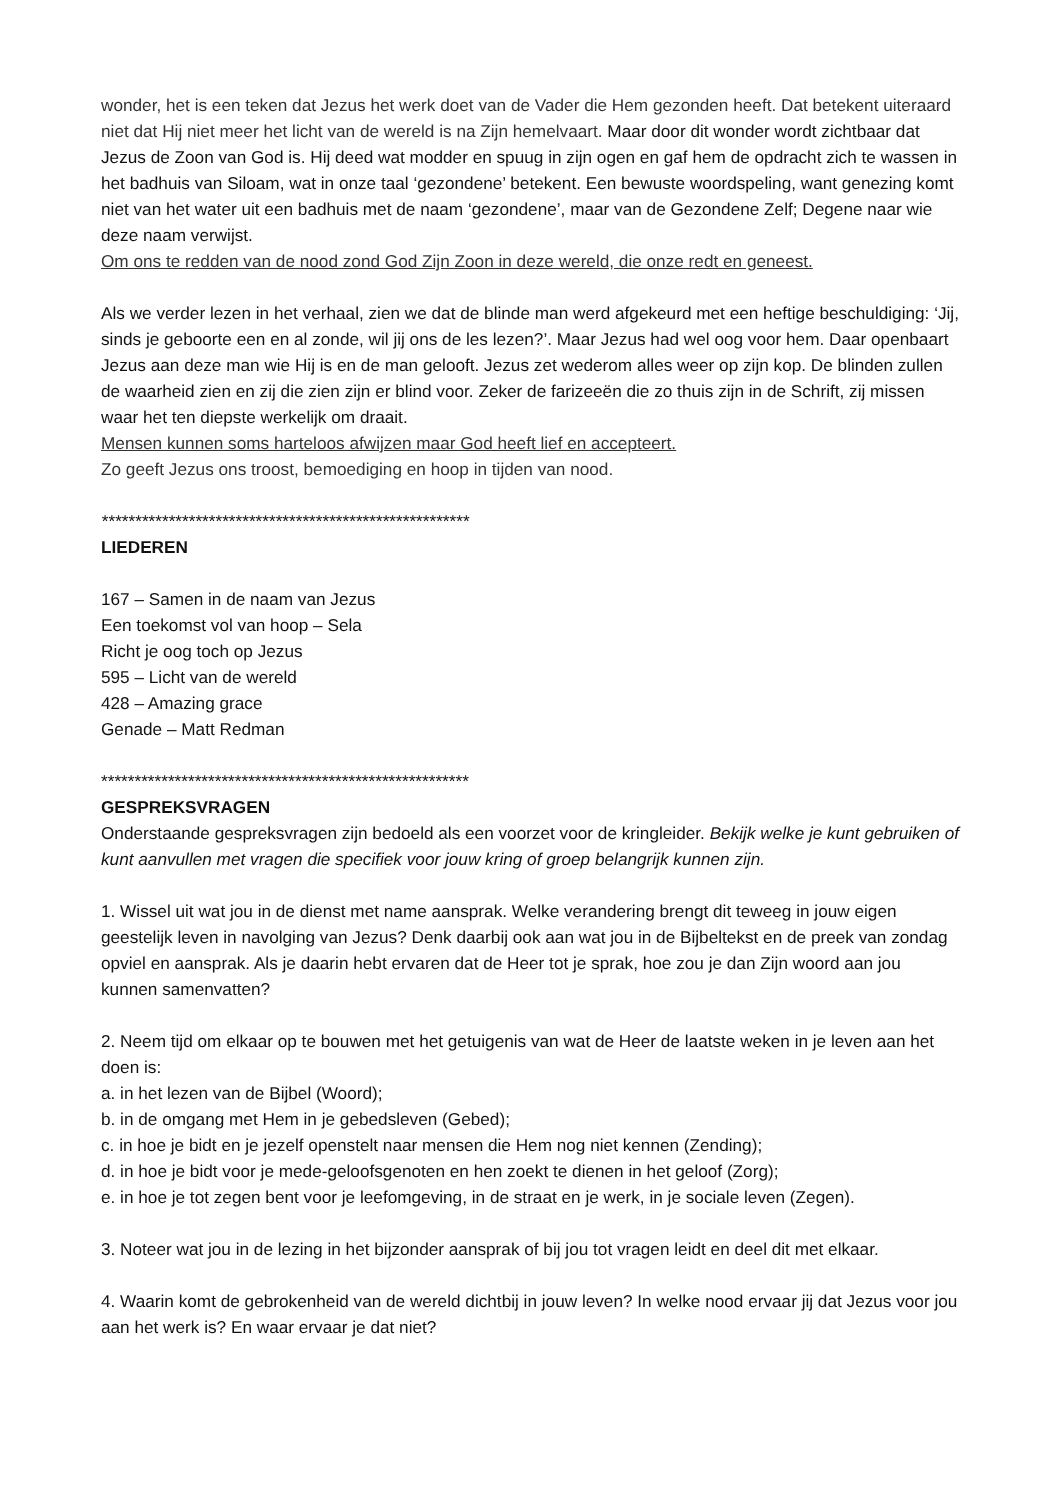wonder, het is een teken dat Jezus het werk doet van de Vader die Hem gezonden heeft. Dat betekent uiteraard niet dat Hij niet meer het licht van de wereld is na Zijn hemelvaart. Maar door dit wonder wordt zichtbaar dat Jezus de Zoon van God is. Hij deed wat modder en spuug in zijn ogen en gaf hem de opdracht zich te wassen in het badhuis van Siloam, wat in onze taal ‘gezondene’ betekent. Een bewuste woordspeling, want genezing komt niet van het water uit een badhuis met de naam ‘gezondene’, maar van de Gezondene Zelf; Degene naar wie deze naam verwijst.
Om ons te redden van de nood zond God Zijn Zoon in deze wereld, die onze redt en geneest.
Als we verder lezen in het verhaal, zien we dat de blinde man werd afgekeurd met een heftige beschuldiging: ‘Jij, sinds je geboorte een en al zonde, wil jij ons de les lezen?’. Maar Jezus had wel oog voor hem. Daar openbaart Jezus aan deze man wie Hij is en de man gelooft. Jezus zet wederom alles weer op zijn kop. De blinden zullen de waarheid zien en zij die zien zijn er blind voor. Zeker de farizeeën die zo thuis zijn in de Schrift, zij missen waar het ten diepste werkelijk om draait.
Mensen kunnen soms harteloos afwijzen maar God heeft lief en accepteert.
Zo geeft Jezus ons troost, bemoediging en hoop in tijden van nood.
*******************************************************
LIEDEREN
167 – Samen in de naam van Jezus
Een toekomst vol van hoop – Sela
Richt je oog toch op Jezus
595 – Licht van de wereld
428 – Amazing grace
Genade – Matt Redman
*******************************************************
GESPREKSVRAGEN
Onderstaande gespreksvragen zijn bedoeld als een voorzet voor de kringleider. Bekijk welke je kunt gebruiken of kunt aanvullen met vragen die specifiek voor jouw kring of groep belangrijk kunnen zijn.
1. Wissel uit wat jou in de dienst met name aansprak. Welke verandering brengt dit teweeg in jouw eigen geestelijk leven in navolging van Jezus? Denk daarbij ook aan wat jou in de Bijbeltekst en de preek van zondag opviel en aansprak. Als je daarin hebt ervaren dat de Heer tot je sprak, hoe zou je dan Zijn woord aan jou kunnen samenvatten?
2. Neem tijd om elkaar op te bouwen met het getuigenis van wat de Heer de laatste weken in je leven aan het doen is:
a. in het lezen van de Bijbel (Woord);
b. in de omgang met Hem in je gebedsleven (Gebed);
c. in hoe je bidt en je jezelf openstelt naar mensen die Hem nog niet kennen (Zending);
d. in hoe je bidt voor je mede-geloofsgenoten en hen zoekt te dienen in het geloof (Zorg);
e. in hoe je tot zegen bent voor je leefomgeving, in de straat en je werk, in je sociale leven (Zegen).
3. Noteer wat jou in de lezing in het bijzonder aansprak of bij jou tot vragen leidt en deel dit met elkaar.
4. Waarin komt de gebrokenheid van de wereld dichtbij in jouw leven? In welke nood ervaar jij dat Jezus voor jou aan het werk is? En waar ervaar je dat niet?